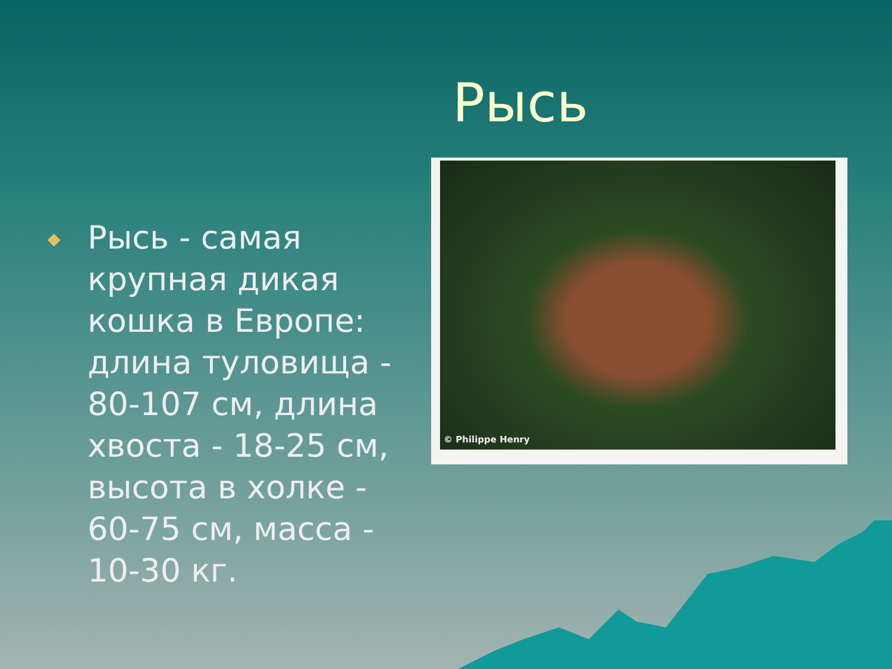Рысь
◆
Рысь - самая крупная дикая кошка в Европе: длина туловища - 80-107 см, длина хвоста - 18-25 см, высота в холке - 60-75 см, масса - 10-30 кг.
© Philippe Henry